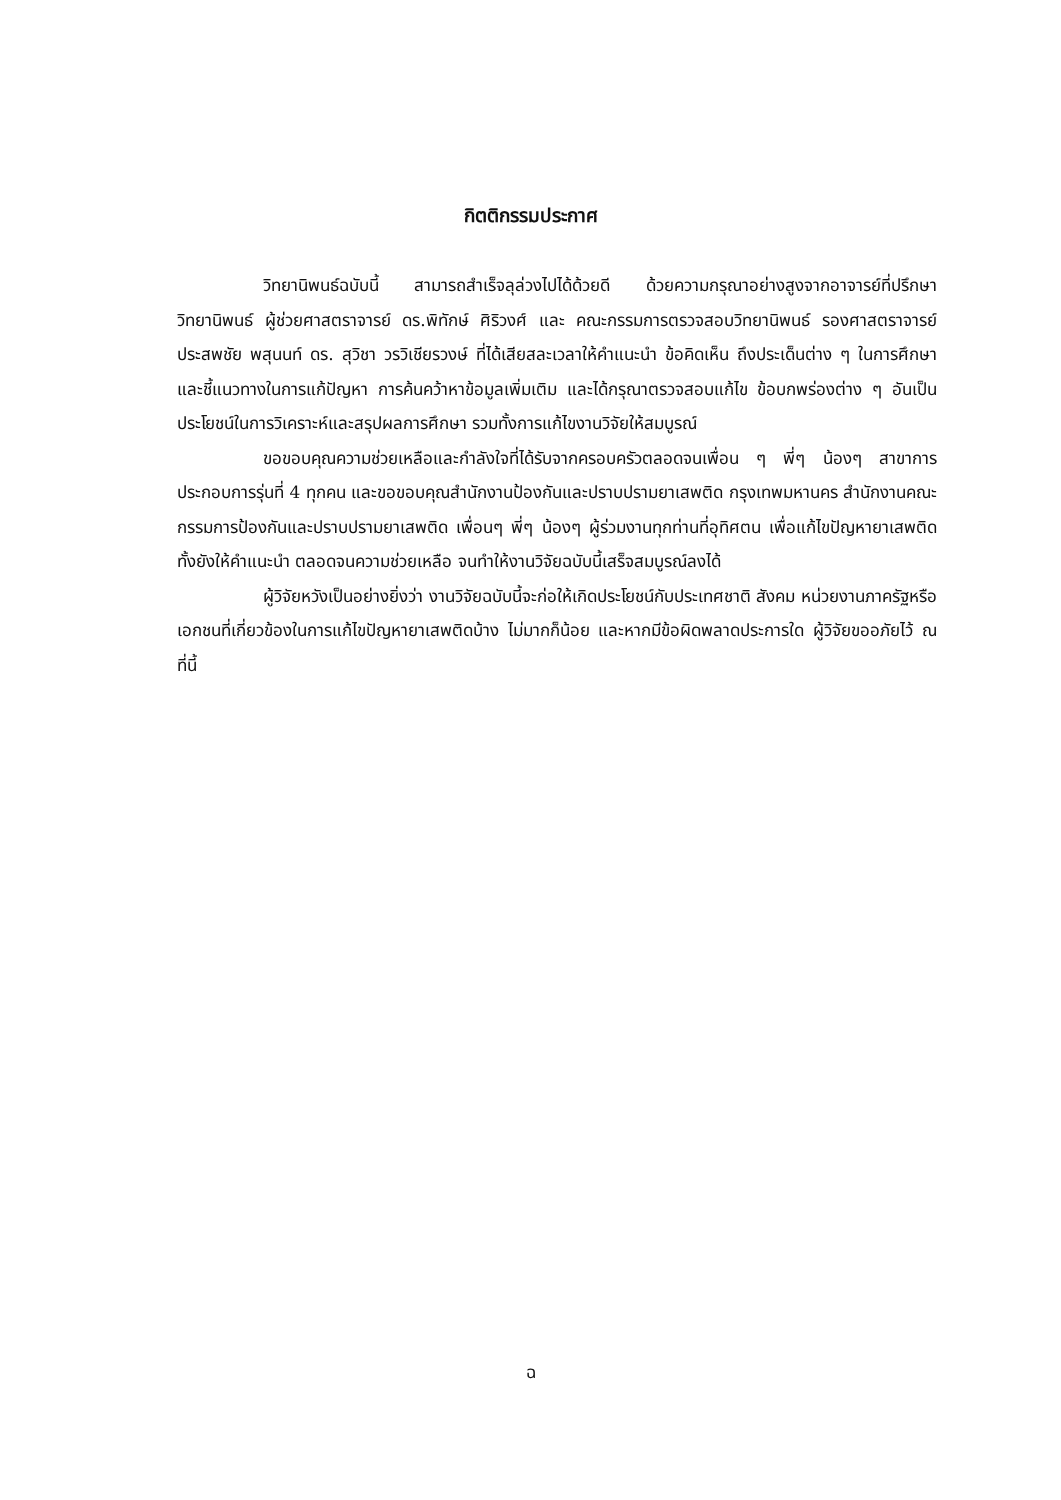กิตติกรรมประกาศ
วิทยานิพนธ์ฉบับนี้ สามารถสำเร็จลุล่วงไปได้ด้วยดี ด้วยความกรุณาอย่างสูงจากอาจารย์ที่ปรึกษาวิทยานิพนธ์ ผู้ช่วยศาสตราจารย์ ดร.พิทักษ์ ศิริวงศ์ และ คณะกรรมการตรวจสอบวิทยานิพนธ์ รองศาสตราจารย์ประสพชัย พสุนนท์ ดร. สุวิชา วรวิเชียรวงษ์ ที่ได้เสียสละเวลาให้คำแนะนำ ข้อคิดเห็น ถึงประเด็นต่าง ๆ ในการศึกษาและชี้แนวทางในการแก้ปัญหา การค้นคว้าหาข้อมูลเพิ่มเติม และได้กรุณาตรวจสอบแก้ไข ข้อบกพร่องต่าง ๆ อันเป็นประโยชน์ในการวิเคราะห์และสรุปผลการศึกษา รวมทั้งการแก้ไขงานวิจัยให้สมบูรณ์
ขอขอบคุณความช่วยเหลือและกำลังใจที่ได้รับจากครอบครัวตลอดจนเพื่อน ๆ พี่ๆ น้องๆ สาขาการประกอบการรุ่นที่ 4 ทุกคน และขอขอบคุณสำนักงานป้องกันและปราบปรามยาเสพติด กรุงเทพมหานคร สำนักงานคณะกรรมการป้องกันและปราบปรามยาเสพติด เพื่อนๆ พี่ๆ น้องๆ ผู้ร่วมงานทุกท่านที่อุทิศตน เพื่อแก้ไขปัญหายาเสพติด ทั้งยังให้คำแนะนำ ตลอดจนความช่วยเหลือ จนทำให้งานวิจัยฉบับนี้เสร็จสมบูรณ์ลงได้
ผู้วิจัยหวังเป็นอย่างยิ่งว่า งานวิจัยฉบับนี้จะก่อให้เกิดประโยชน์กับประเทศชาติ สังคม หน่วยงานภาครัฐหรือเอกชนที่เกี่ยวข้องในการแก้ไขปัญหายาเสพติดบ้าง ไม่มากก็น้อย และหากมีข้อผิดพลาดประการใด ผู้วิจัยขออภัยไว้ ณ ที่นี้
ฉ